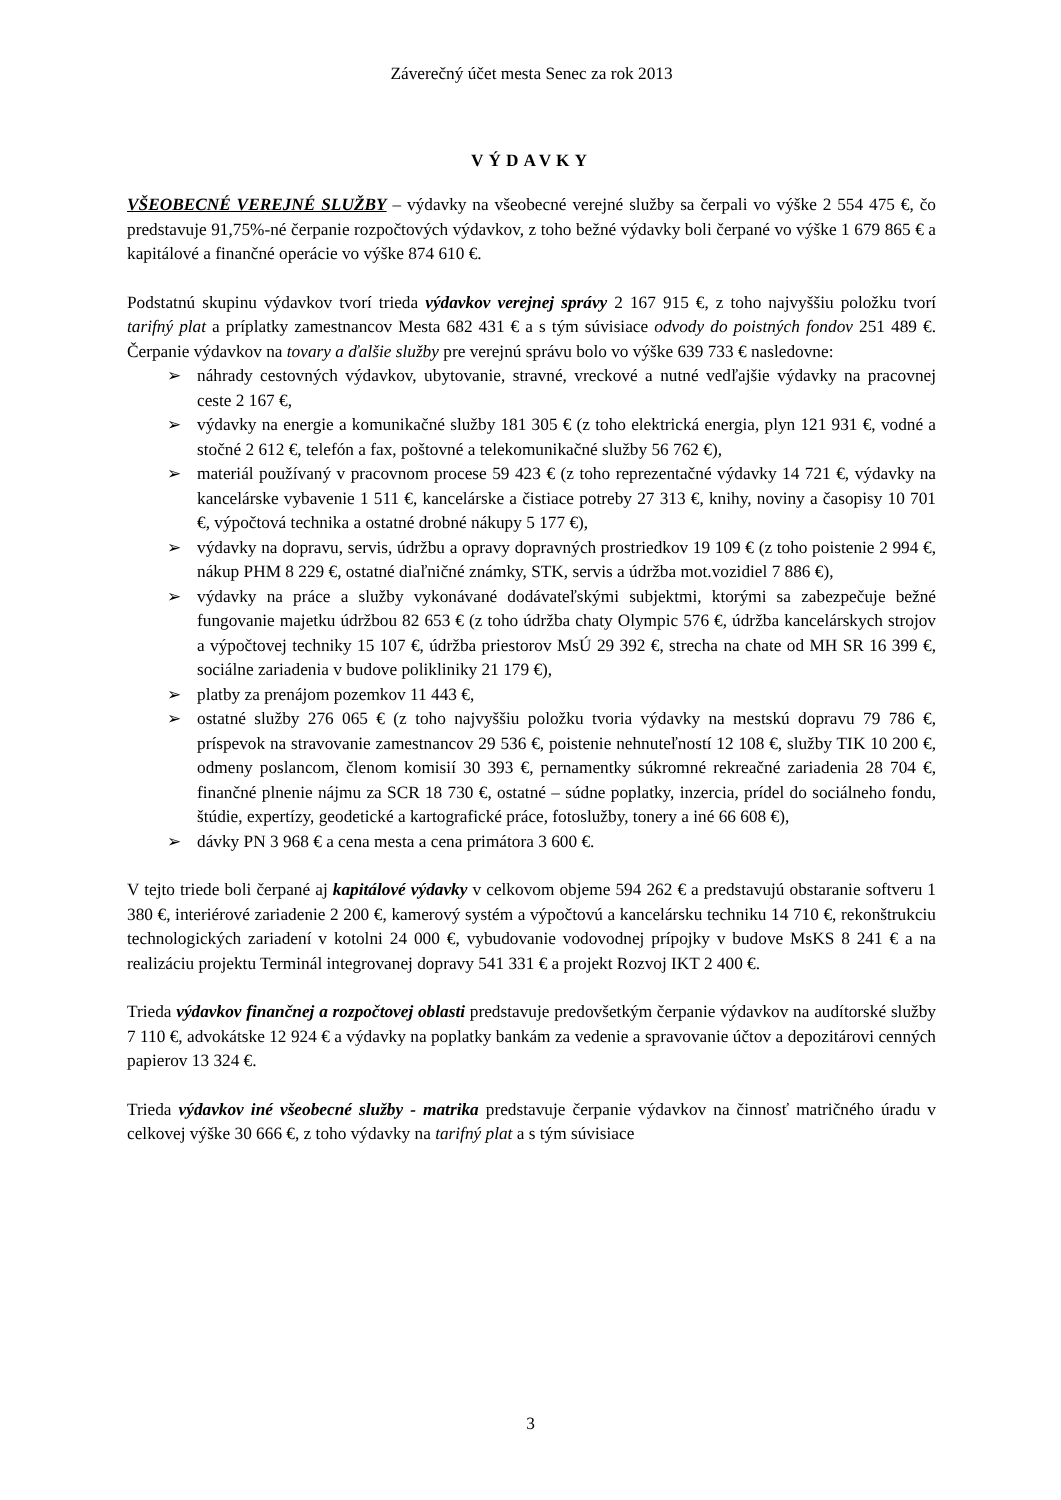Záverečný účet mesta Senec za rok 2013
VÝDAVKY
VŠEOBECNÉ VEREJNÉ SLUŽBY – výdavky na všeobecné verejné služby sa čerpali vo výške 2 554 475 €, čo predstavuje 91,75%-né čerpanie rozpočtových výdavkov, z toho bežné výdavky boli čerpané vo výške 1 679 865 € a kapitálové a finančné operácie vo výške 874 610 €.
Podstatnú skupinu výdavkov tvorí trieda výdavkov verejnej správy 2 167 915 €, z toho najvyššiu položku tvorí tarifný plat a príplatky zamestnancov Mesta 682 431 € a s tým súvisiace odvody do poistných fondov 251 489 €. Čerpanie výdavkov na tovary a ďalšie služby pre verejnú správu bolo vo výške 639 733 € nasledovne:
➢ náhrady cestovných výdavkov, ubytovanie, stravné, vreckové a nutné vedľajšie výdavky na pracovnej ceste 2 167 €,
➢ výdavky na energie a komunikačné služby 181 305 € (z toho elektrická energia, plyn 121 931 €, vodné a stočné 2 612 €, telefón a fax, poštovné a telekomunikačné služby 56 762 €),
➢ materiál používaný v pracovnom procese 59 423 € (z toho reprezentačné výdavky 14 721 €, výdavky na kancelárske vybavenie 1 511 €, kancelárske a čistiace potreby 27 313 €, knihy, noviny a časopisy 10 701 €, výpočtová technika a ostatné drobné nákupy 5 177 €),
➢ výdavky na dopravu, servis, údržbu a opravy dopravných prostriedkov 19 109 € (z toho poistenie 2 994 €, nákup PHM 8 229 €, ostatné diaľničné známky, STK, servis a údržba mot.vozidiel 7 886 €),
➢ výdavky na práce a služby vykonávané dodávateľskými subjektmi, ktorými sa zabezpečuje bežné fungovanie majetku údržbou 82 653 € (z toho údržba chaty Olympic 576 €, údržba kancelárskych strojov a výpočtovej techniky 15 107 €, údržba priestorov MsÚ 29 392 €, strecha na chate od MH SR 16 399 €, sociálne zariadenia v budove polikliniky 21 179 €),
➢ platby za prenájom pozemkov 11 443 €,
➢ ostatné služby 276 065 € (z toho najvyššiu položku tvoria výdavky na mestskú dopravu 79 786 €, príspevok na stravovanie zamestnancov 29 536 €, poistenie nehnuteľností 12 108 €, služby TIK 10 200 €, odmeny poslancom, členom komisií 30 393 €, pernamentky súkromné rekreačné zariadenia 28 704 €, finančné plnenie nájmu za SCR 18 730 €, ostatné – súdne poplatky, inzercia, prídel do sociálneho fondu, štúdie, expertízy, geodetické a kartografické práce, fotoslužby, tonery a iné 66 608 €),
➢ dávky PN 3 968 € a cena mesta a cena primátora 3 600 €.
V tejto triede boli čerpané aj kapitálové výdavky v celkovom objeme 594 262 € a predstavujú obstaranie softveru 1 380 €, interiérové zariadenie 2 200 €, kamerový systém a výpočtovú a kancelársku techniku 14 710 €, rekonštrukciu technologických zariadení v kotolni 24 000 €, vybudovanie vodovodnej prípojky v budove MsKS 8 241 € a na realizáciu projektu Terminál integrovanej dopravy 541 331 € a projekt Rozvoj IKT 2 400 €.
Trieda výdavkov finančnej a rozpočtovej oblasti predstavuje predovšetkým čerpanie výdavkov na audítorské služby 7 110 €, advokátske 12 924 € a výdavky na poplatky bankám za vedenie a spravovanie účtov a depozitárovi cenných papierov 13 324 €.
Trieda výdavkov iné všeobecné služby - matrika predstavuje čerpanie výdavkov na činnosť matričného úradu v celkovej výške 30 666 €, z toho výdavky na tarifný plat a s tým súvisiace
3